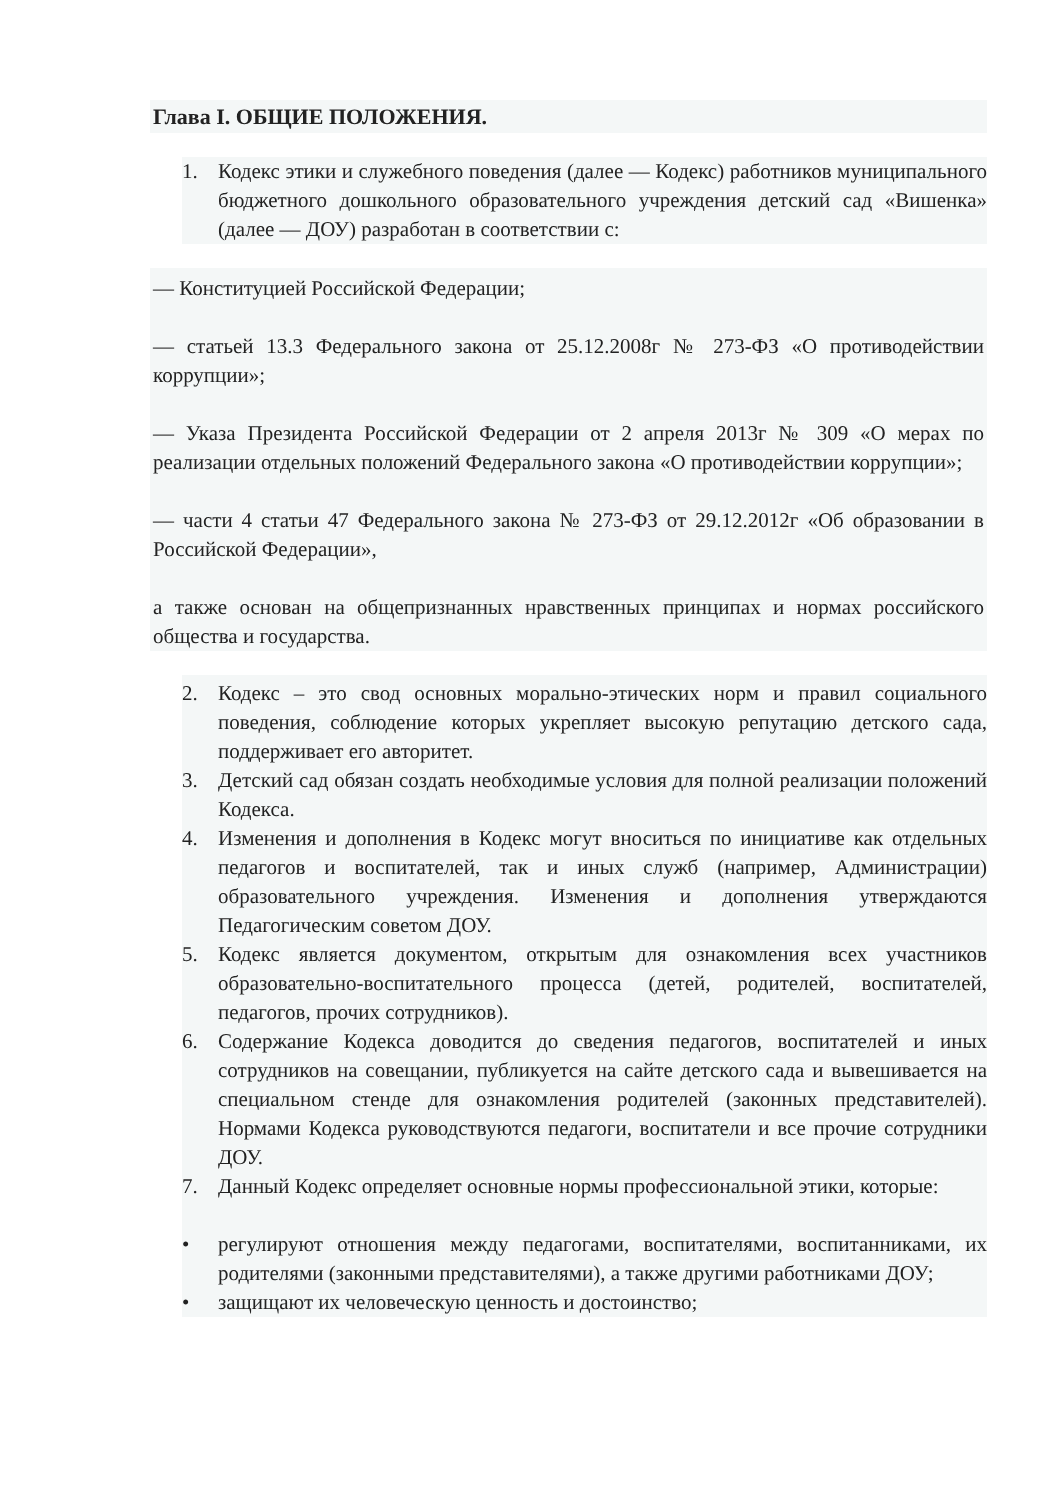Глава I. ОБЩИЕ ПОЛОЖЕНИЯ.
1. Кодекс этики и служебного поведения (далее — Кодекс) работников муниципального бюджетного дошкольного образовательного учреждения детский сад «Вишенка» (далее — ДОУ) разработан в соответствии с:
— Конституцией Российской Федерации;
— статьей 13.3 Федерального закона от 25.12.2008г № 273-ФЗ «О противодействии коррупции»;
— Указа Президента Российской Федерации от 2 апреля 2013г № 309 «О мерах по реализации отдельных положений Федерального закона «О противодействии коррупции»;
— части 4 статьи 47 Федерального закона № 273-ФЗ от 29.12.2012г «Об образовании в Российской Федерации»,
а также основан на общепризнанных нравственных принципах и нормах российского общества и государства.
2. Кодекс – это свод основных морально-этических норм и правил социального поведения, соблюдение которых укрепляет высокую репутацию детского сада, поддерживает его авторитет.
3. Детский сад обязан создать необходимые условия для полной реализации положений Кодекса.
4. Изменения и дополнения в Кодекс могут вноситься по инициативе как отдельных педагогов и воспитателей, так и иных служб (например, Администрации) образовательного учреждения. Изменения и дополнения утверждаются Педагогическим советом ДОУ.
5. Кодекс является документом, открытым для ознакомления всех участников образовательно-воспитательного процесса (детей, родителей, воспитателей, педагогов, прочих сотрудников).
6. Содержание Кодекса доводится до сведения педагогов, воспитателей и иных сотрудников на совещании, публикуется на сайте детского сада и вывешивается на специальном стенде для ознакомления родителей (законных представителей). Нормами Кодекса руководствуются педагоги, воспитатели и все прочие сотрудники ДОУ.
7. Данный Кодекс определяет основные нормы профессиональной этики, которые:
• регулируют отношения между педагогами, воспитателями, воспитанниками, их родителями (законными представителями), а также другими работниками ДОУ;
• защищают их человеческую ценность и достоинство;